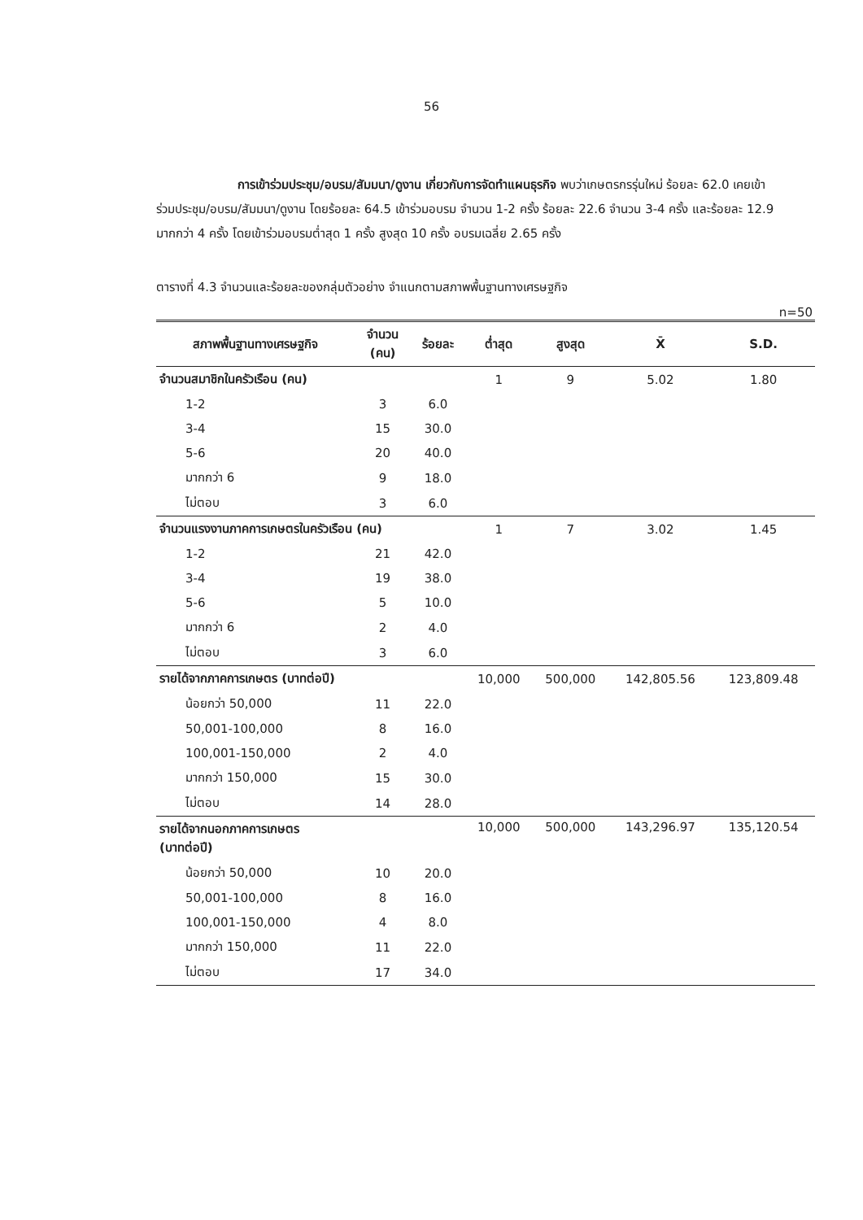56
การเข้าร่วมประชุม/อบรม/สัมมนา/ดูงาน เกี่ยวกับการจัดทำแผนธุรกิจ พบว่าเกษตรกรรุ่นใหม่ ร้อยละ 62.0 เคยเข้าร่วมประชุม/อบรม/สัมมนา/ดูงาน โดยร้อยละ 64.5 เข้าร่วมอบรม จำนวน 1-2 ครั้ง ร้อยละ 22.6 จำนวน 3-4 ครั้ง และร้อยละ 12.9 มากกว่า 4 ครั้ง โดยเข้าร่วมอบรมต่ำสุด 1 ครั้ง สูงสุด 10 ครั้ง อบรมเฉลี่ย 2.65 ครั้ง
ตารางที่ 4.3 จำนวนและร้อยละของกลุ่มตัวอย่าง จำแนกตามสภาพพื้นฐานทางเศรษฐกิจ
n=50
| สภาพพื้นฐานทางเศรษฐกิจ | จำนวน (คน) | ร้อยละ | ต่ำสุด | สูงสุด | X̄ | S.D. |
| --- | --- | --- | --- | --- | --- | --- |
| จำนวนสมาชิกในครัวเรือน (คน) | | | 1 | 9 | 5.02 | 1.80 |
| 1-2 | 3 | 6.0 | | | | |
| 3-4 | 15 | 30.0 | | | | |
| 5-6 | 20 | 40.0 | | | | |
| มากกว่า 6 | 9 | 18.0 | | | | |
| ไม่ตอบ | 3 | 6.0 | | | | |
| จำนวนแรงงานภาคการเกษตรในครัวเรือน (คน) | | | 1 | 7 | 3.02 | 1.45 |
| 1-2 | 21 | 42.0 | | | | |
| 3-4 | 19 | 38.0 | | | | |
| 5-6 | 5 | 10.0 | | | | |
| มากกว่า 6 | 2 | 4.0 | | | | |
| ไม่ตอบ | 3 | 6.0 | | | | |
| รายได้จากภาคการเกษตร (บาทต่อปี) | | | 10,000 | 500,000 | 142,805.56 | 123,809.48 |
| น้อยกว่า 50,000 | 11 | 22.0 | | | | |
| 50,001-100,000 | 8 | 16.0 | | | | |
| 100,001-150,000 | 2 | 4.0 | | | | |
| มากกว่า 150,000 | 15 | 30.0 | | | | |
| ไม่ตอบ | 14 | 28.0 | | | | |
| รายได้จากนอกภาคการเกษตร (บาทต่อปี) | | | 10,000 | 500,000 | 143,296.97 | 135,120.54 |
| น้อยกว่า 50,000 | 10 | 20.0 | | | | |
| 50,001-100,000 | 8 | 16.0 | | | | |
| 100,001-150,000 | 4 | 8.0 | | | | |
| มากกว่า 150,000 | 11 | 22.0 | | | | |
| ไม่ตอบ | 17 | 34.0 | | | | |